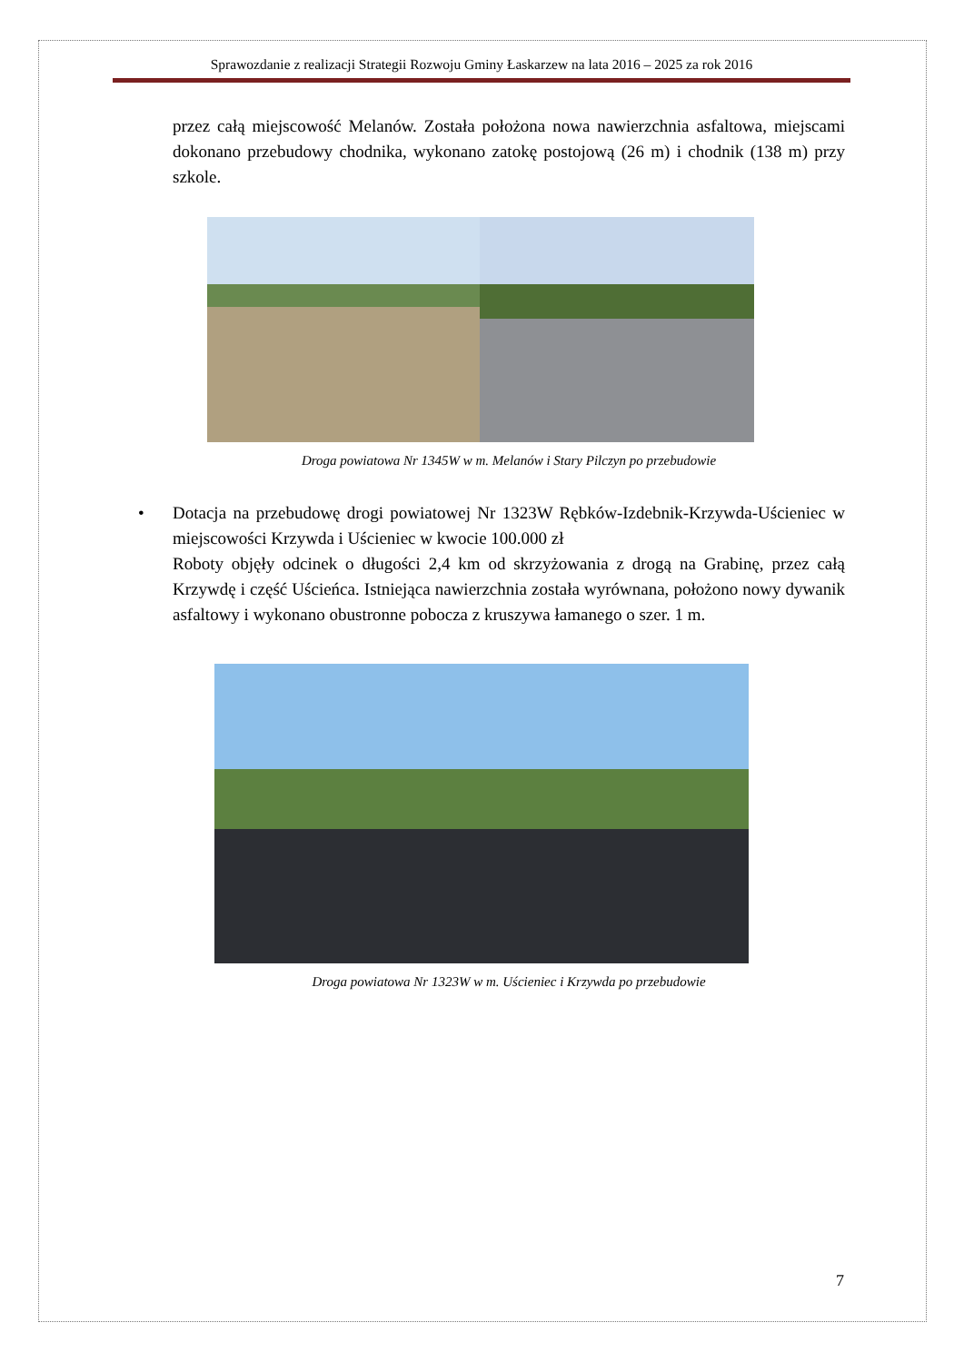Sprawozdanie z realizacji Strategii Rozwoju Gminy Łaskarzew na lata 2016 – 2025 za rok 2016
przez całą miejscowość Melanów. Została położona nowa nawierzchnia asfaltowa, miejscami dokonano przebudowy chodnika, wykonano zatokę postojową (26 m) i chodnik (138 m) przy szkole.
Droga powiatowa Nr 1345W w m. Melanów i Stary Pilczyn po przebudowie
• Dotacja na przebudowę drogi powiatowej Nr 1323W Rębków-Izdebnik-Krzywda-Uścieniec w miejscowości Krzywda i Uścieniec w kwocie 100.000 zł
Roboty objęły odcinek o długości 2,4 km od skrzyżowania z drogą na Grabinę, przez całą Krzywdę i część Uścieńca. Istniejąca nawierzchnia została wyrównana, położono nowy dywanik asfaltowy i wykonano obustronne pobocza z kruszywa łamanego o szer. 1 m.
Droga powiatowa Nr 1323W w m. Uścieniec i Krzywda po przebudowie
7